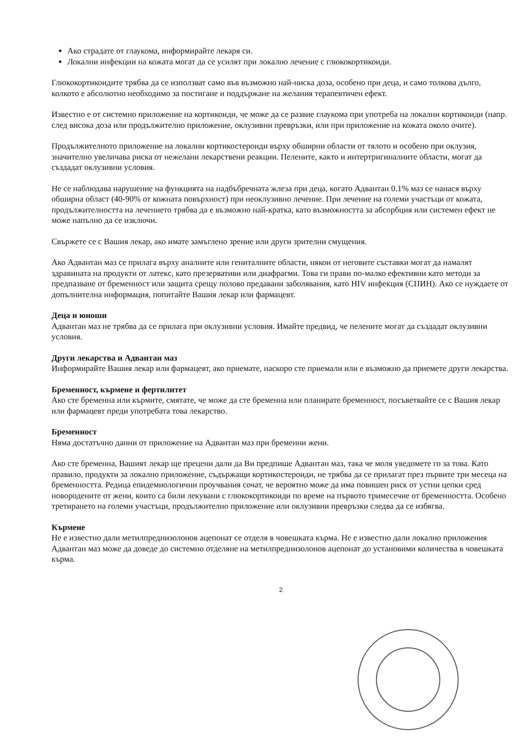Ако страдате от глаукома, информирайте лекаря си.
Локални инфекции на кожата могат да се усилят при локално лечение с глюкокортикоиди.
Глюкокортикоидите трябва да се използват само във възможно най-ниска доза, особено при деца, и само толкова дълго, колкото е абсолютно необходимо за постигане и поддържане на желания терапевтичен ефект.
Известно е от системно приложение на кортикоиди, че може да се развие глаукома при употреба на локални кортикоиди (напр. след висока доза или продължително приложение, оклузивни превръзки, или при приложение на кожата около очите).
Продължителното приложение на локални кортикостероиди върху обширни области от тялото и особено при оклузия, значително увеличава риска от нежелани лекарствени реакции. Пелените, както и интертригиналните области, могат да създадат оклузивни условия.
Не се наблюдава нарушение на функцията на надбъбречната жлеза при деца, когато Адвантан 0.1% маз се нанася върху обширна област (40-90% от кожната повърхност) при неоклузивно лечение. При лечение на големи участъци от кожата, продължителността на лечението трябва да е възможно най-кратка, като възможността за абсорбция или системен ефект не може напълно да се изключи.
Свържете се с Вашия лекар, ако имате замъглено зрение или други зрителни смущения.
Ако Адвантан маз се прилага върху аналните или гениталните области, някои от неговите съставки могат да намалят здравината на продукти от латекс, като презервативи или диафрагми. Това ги прави по-малко ефективни като методи за предпазване от бременност или защита срещу полово предавани заболявания, като HIV инфекция (СПИН). Ако се нуждаете от допълнителна информация, попитайте Вашия лекар или фармацевт.
Деца и юноши
Адвантан маз не трябва да се прилага при оклузивни условия. Имайте предвид, че пелените могат да създадат оклузивни условия.
Други лекарства и Адвантан маз
Информирайте Вашия лекар или фармацевт, ако приемате, наскоро сте приемали или е възможно да приемете други лекарства.
Бременност, кърмене и фертилитет
Ако сте бременна или кърмите, смятате, че може да сте бременна или планирате бременност, посъветвайте се с Вашия лекар или фармацевт преди употребата това лекарство.
Бременност
Няма достатъчно данни от приложение на Адвантан маз при бременни жени.
Ако сте бременна, Вашият лекар ще прецени дали да Ви предпише Адвантан маз, така че моля уведомете го за това. Като правило, продукти за локално приложение, съдържащи кортикостероиди, не трябва да се прилагат през първите три месеца на бременността. Редица епидемиологични проучвания сочат, че вероятно може да има повишен риск от устни цепки сред новородените от жени, които са били лекувани с глюкокортикоиди по време на първото тримесечие от бременността. Особено третирането на големи участъци, продължително приложение или оклузивни превръзки следва да се избягва.
Кърмене
Не е известно дали метилпреднизолонов ацепонат се отделя в човешката кърма. Не е известно дали локално приложения Адвантан маз може да доведе до системно отделяне на метилпреднизолонов ацепонат до установими количества в човешката кърма.
2